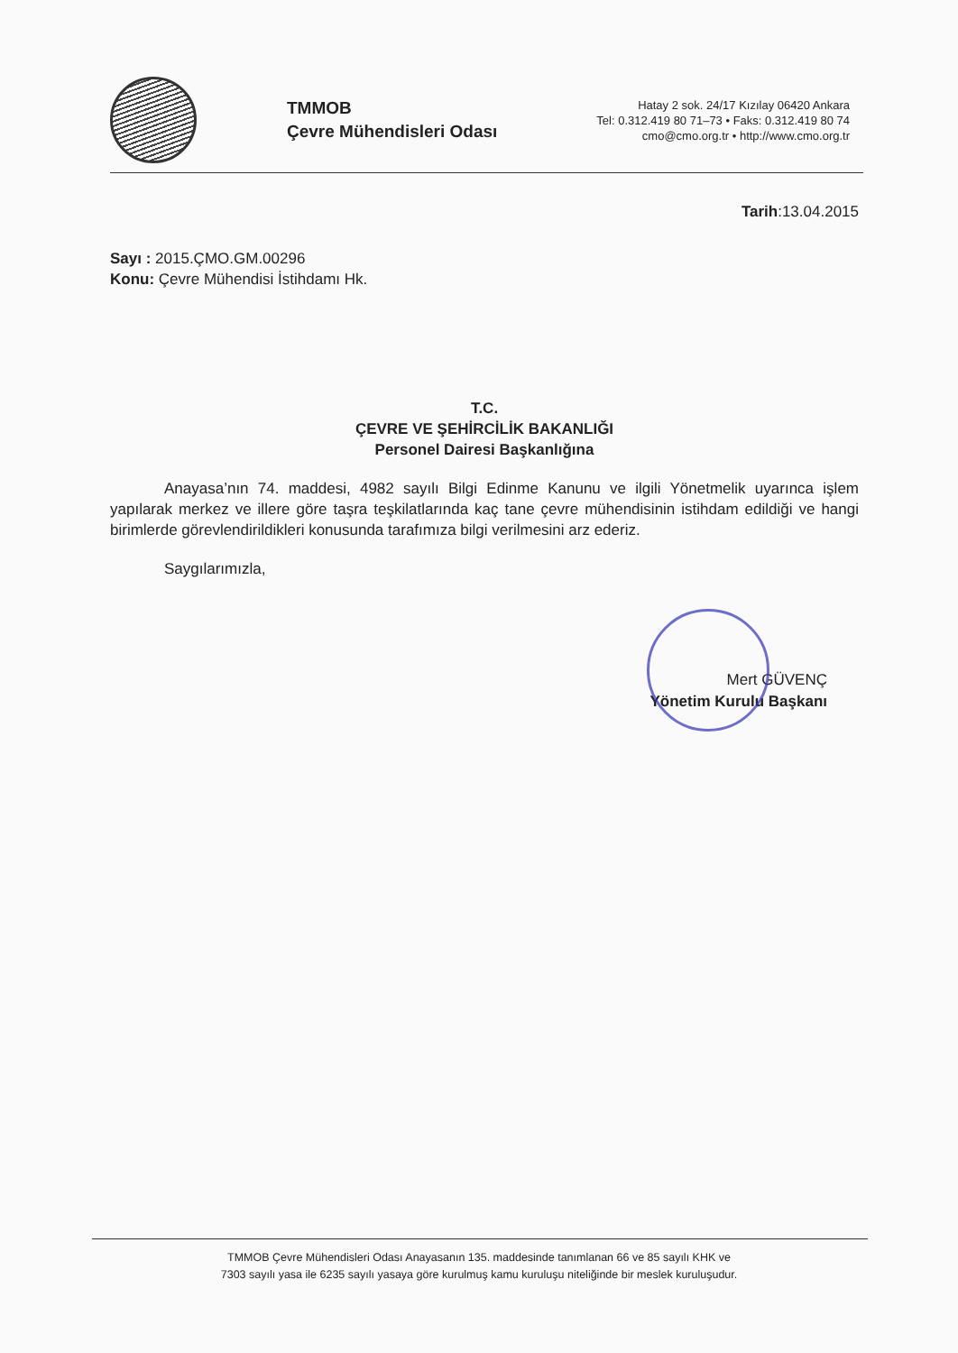TMMOB
Çevre Mühendisleri Odası
Hatay 2 sok. 24/17 Kızılay 06420 Ankara
Tel: 0.312.419 80 71–73 • Faks: 0.312.419 80 74
cmo@cmo.org.tr • http://www.cmo.org.tr
Tarih:13.04.2015
Sayı : 2015.ÇMO.GM.00296
Konu: Çevre Mühendisi İstihdamı Hk.
T.C.
ÇEVRE VE ŞEHİRCİLİK BAKANLIĞI
Personel Dairesi Başkanlığına
Anayasa’nın 74. maddesi, 4982 sayılı Bilgi Edinme Kanunu ve ilgili Yönetmelik uyarınca işlem yapılarak merkez ve illere göre taşra teşkilatlarında kaç tane çevre mühendisinin istihdam edildiği ve hangi birimlerde görevlendirildikleri konusunda tarafımıza bilgi verilmesini arz ederiz.
Saygılarımızla,
Mert GÜVENÇ
Yönetim Kurulu Başkanı
TMMOB Çevre Mühendisleri Odası Anayasanın 135. maddesinde tanımlanan 66 ve 85 sayılı KHK ve
7303 sayılı yasa ile 6235 sayılı yasaya göre kurulmuş kamu kuruluşu niteliğinde bir meslek kuruluşudur.